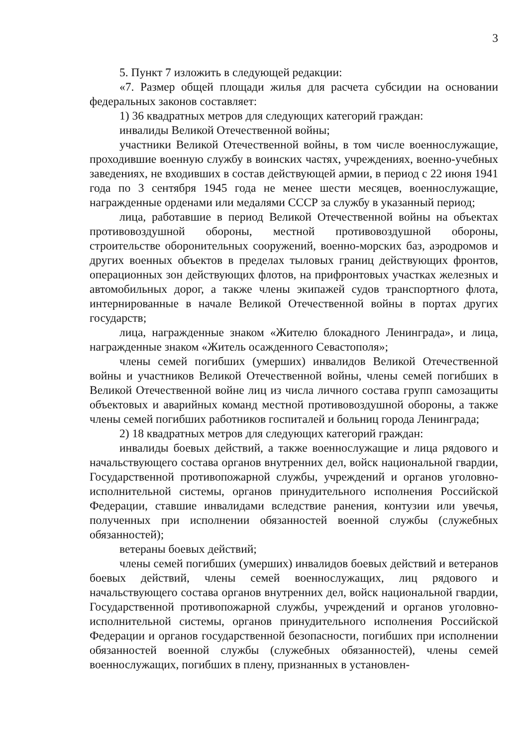3
5. Пункт 7 изложить в следующей редакции:
«7. Размер общей площади жилья для расчета субсидии на основании федеральных законов составляет:
1) 36 квадратных метров для следующих категорий граждан:
инвалиды Великой Отечественной войны;
участники Великой Отечественной войны, в том числе военнослужащие, проходившие военную службу в воинских частях, учреждениях, военно-учебных заведениях, не входивших в состав действующей армии, в период с 22 июня 1941 года по 3 сентября 1945 года не менее шести месяцев, военнослужащие, награжденные орденами или медалями СССР за службу в указанный период;
лица, работавшие в период Великой Отечественной войны на объектах противовоздушной обороны, местной противовоздушной обороны, строительстве оборонительных сооружений, военно-морских баз, аэродромов и других военных объектов в пределах тыловых границ действующих фронтов, операционных зон действующих флотов, на прифронтовых участках железных и автомобильных дорог, а также члены экипажей судов транспортного флота, интернированные в начале Великой Отечественной войны в портах других государств;
лица, награжденные знаком «Жителю блокадного Ленинграда», и лица, награжденные знаком «Житель осажденного Севастополя»;
члены семей погибших (умерших) инвалидов Великой Отечественной войны и участников Великой Отечественной войны, члены семей погибших в Великой Отечественной войне лиц из числа личного состава групп самозащиты объектовых и аварийных команд местной противовоздушной обороны, а также члены семей погибших работников госпиталей и больниц города Ленинграда;
2) 18 квадратных метров для следующих категорий граждан:
инвалиды боевых действий, а также военнослужащие и лица рядового и начальствующего состава органов внутренних дел, войск национальной гвардии, Государственной противопожарной службы, учреждений и органов уголовно-исполнительной системы, органов принудительного исполнения Российской Федерации, ставшие инвалидами вследствие ранения, контузии или увечья, полученных при исполнении обязанностей военной службы (служебных обязанностей);
ветераны боевых действий;
члены семей погибших (умерших) инвалидов боевых действий и ветеранов боевых действий, члены семей военнослужащих, лиц рядового и начальствующего состава органов внутренних дел, войск национальной гвардии, Государственной противопожарной службы, учреждений и органов уголовно-исполнительной системы, органов принудительного исполнения Российской Федерации и органов государственной безопасности, погибших при исполнении обязанностей военной службы (служебных обязанностей), члены семей военнослужащих, погибших в плену, признанных в установлен-